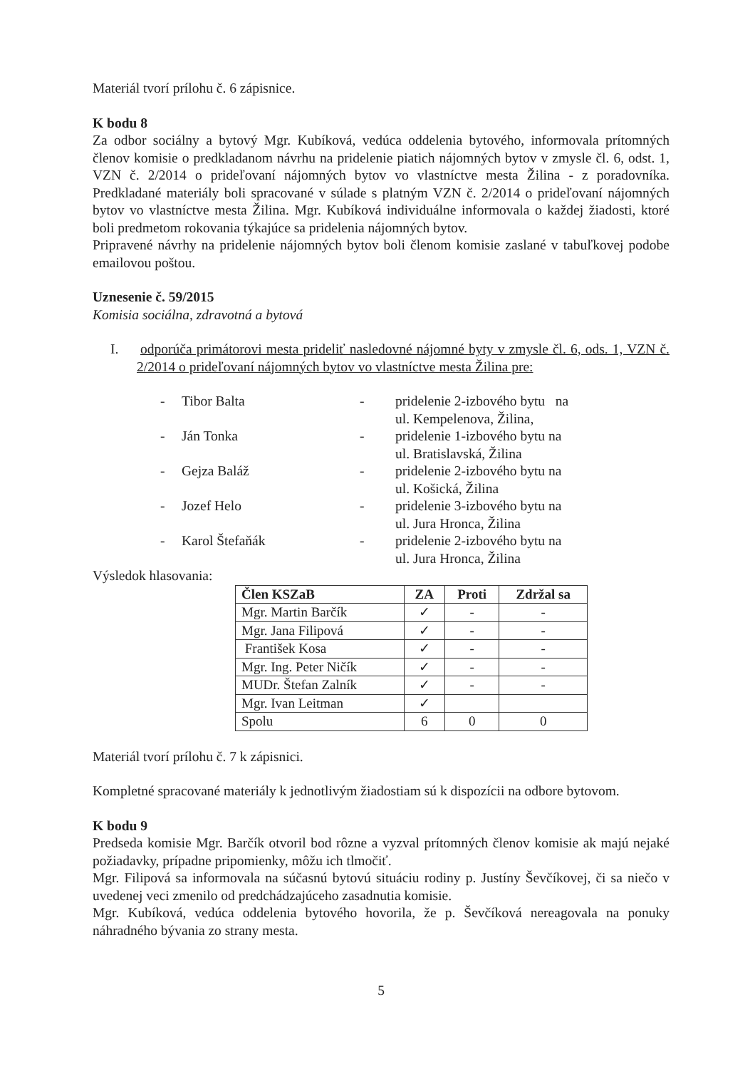Materiál tvorí prílohu č. 6 zápisnice.
K bodu 8
Za odbor sociálny a bytový Mgr. Kubíková, vedúca oddelenia bytového, informovala prítomných členov komisie o predkladanom návrhu na pridelenie piatich nájomných bytov v zmysle čl. 6, odst. 1, VZN č. 2/2014 o prideľovaní nájomných bytov vo vlastníctve mesta Žilina - z poradovníka. Predkladané materiály boli spracované v súlade s platným VZN č. 2/2014 o prideľovaní nájomných bytov vo vlastníctve mesta Žilina. Mgr. Kubíková individuálne informovala o každej žiadosti, ktoré boli predmetom rokovania týkajúce sa pridelenia nájomných bytov.
Pripravené návrhy na pridelenie nájomných bytov boli členom komisie zaslané v tabuľkovej podobe emailovou poštou.
Uznesenie č. 59/2015
Komisia sociálna, zdravotná a bytová
I. odporúča primátorovi mesta prideliť nasledovné nájomné byty v zmysle čl. 6, ods. 1, VZN č. 2/2014 o prideľovaní nájomných bytov vo vlastníctve mesta Žilina pre:
- Tibor Balta - pridelenie 2-izbového bytu na
ul. Kempelenova, Žilina,
- Ján Tonka - pridelenie 1-izbového bytu na
ul. Bratislavská, Žilina
- Gejza Baláž - pridelenie 2-izbového bytu na
ul. Košická, Žilina
- Jozef Helo - pridelenie 3-izbového bytu na
ul. Jura Hronca, Žilina
- Karol Štefaňák - pridelenie 2-izbového bytu na
ul. Jura Hronca, Žilina
Výsledok hlasovania:
| Člen KSZaB | ZA | Proti | Zdržal sa |
| --- | --- | --- | --- |
| Mgr. Martin Barčík | ✓ | - | - |
| Mgr. Jana Filipová | ✓ | - | - |
| František Kosa | ✓ | - | - |
| Mgr. Ing. Peter Ničík | ✓ | - | - |
| MUDr. Štefan Zalník | ✓ | - | - |
| Mgr. Ivan Leitman | ✓ | | |
| Spolu | 6 | 0 | 0 |
Materiál tvorí prílohu č. 7 k zápisnici.
Kompletné spracované materiály k jednotlivým žiadostiam sú k dispozícii na odbore bytovom.
K bodu 9
Predseda komisie Mgr. Barčík otvoril bod rôzne a vyzval prítomných členov komisie ak majú nejaké požiadavky, prípadne pripomienky, môžu ich tlmočiť.
Mgr. Filipová sa informovala na súčasnú bytovú situáciu rodiny p. Justíny Ševčíkovej, či sa niečo v uvedenej veci zmenilo od predchádzajúceho zasadnutia komisie.
Mgr. Kubíková, vedúca oddelenia bytového hovorila, že p. Ševčíková nereagovala na ponuky náhradného bývania zo strany mesta.
5